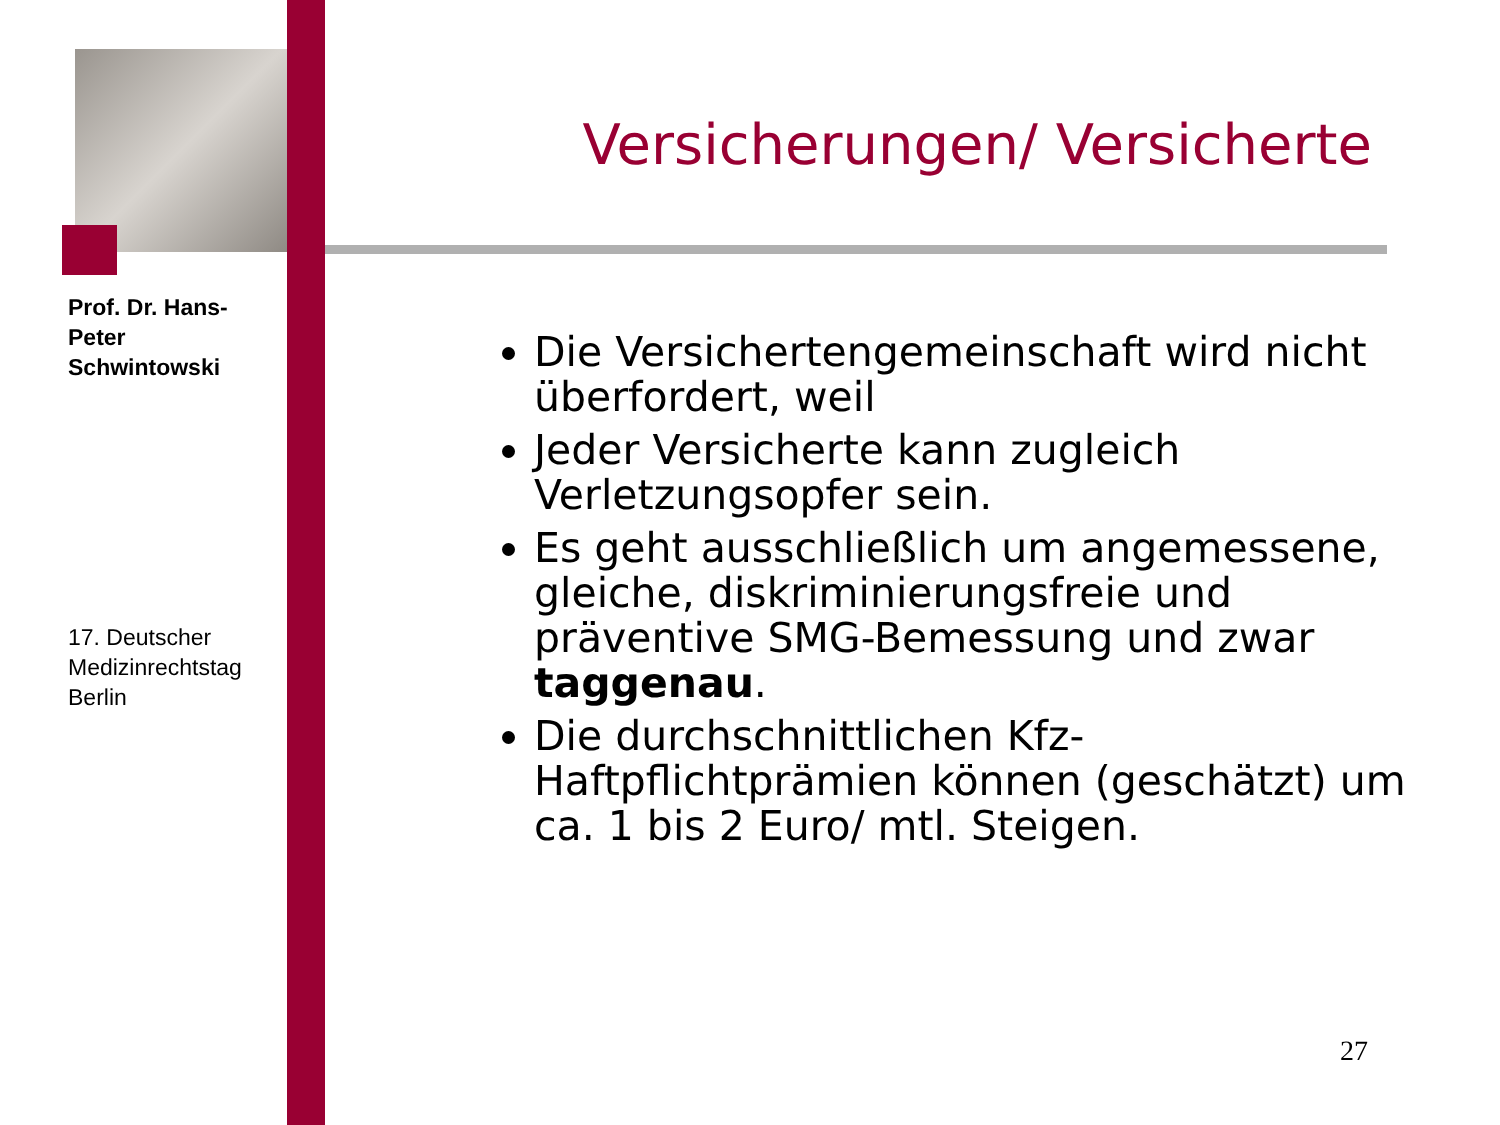Prof. Dr. Hans-Peter Schwintowski
17. Deutscher Medizinrechtstag Berlin
Versicherungen/ Versicherte
Die Versichertengemeinschaft wird nicht überfordert, weil
Jeder Versicherte kann zugleich Verletzungsopfer sein.
Es geht ausschließlich um angemessene, gleiche, diskriminierungsfreie und präventive SMG-Bemessung und zwar taggenau.
Die durchschnittlichen Kfz-Haftpflichtprämien können (geschätzt) um ca. 1 bis 2 Euro/ mtl. Steigen.
27